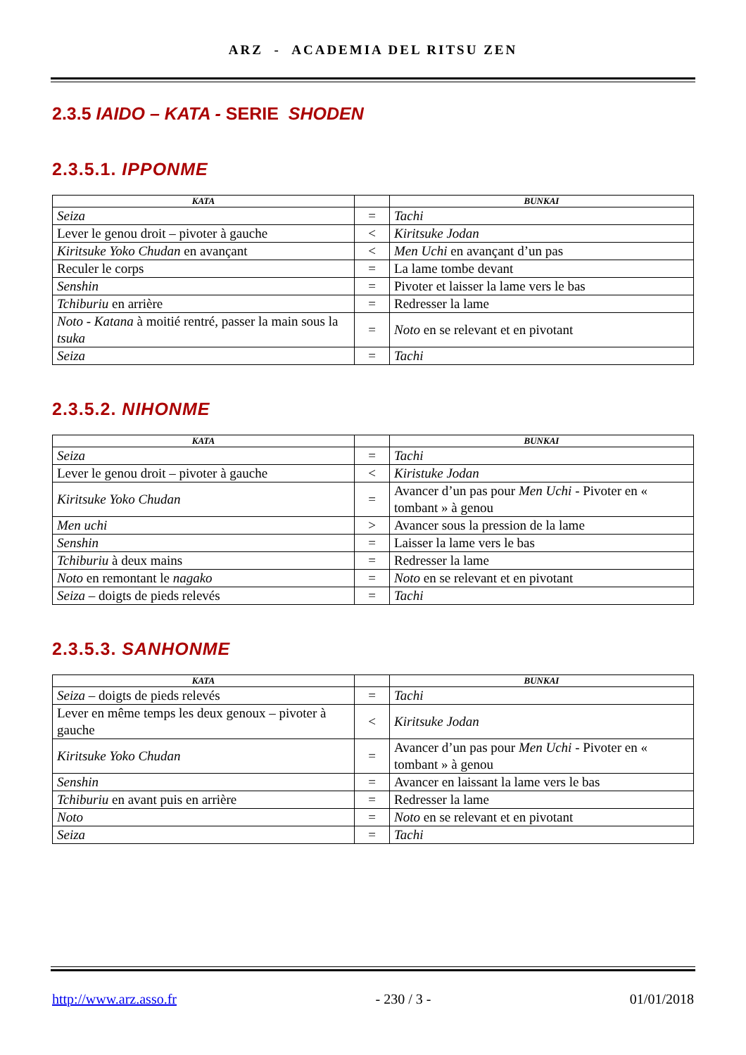ARZ - ACADEMIA DEL RITSU ZEN
2.3.5 IAIDO – KATA - SERIE SHODEN
2.3.5.1. IPPONME
| KATA | | BUNKAI |
| --- | --- | --- |
| Seiza | = | Tachi |
| Lever le genou droit – pivoter à gauche | < | Kiritsuke Jodan |
| Kiritsuke Yoko Chudan en avançant | < | Men Uchi en avançant d’un pas |
| Reculer le corps | = | La lame tombe devant |
| Senshin | = | Pivoter et laisser la lame vers le bas |
| Tchiburiu en arrière | = | Redresser la lame |
| Noto - Katana à moitié rentré, passer la main sous la tsuka | = | Noto en se relevant et en pivotant |
| Seiza | = | Tachi |
2.3.5.2. NIHONME
| KATA | | BUNKAI |
| --- | --- | --- |
| Seiza | = | Tachi |
| Lever le genou droit – pivoter à gauche | < | Kiristuke Jodan |
| Kiritsuke Yoko Chudan | = | Avancer d’un pas pour Men Uchi - Pivoter en « tombant » à genou |
| Men uchi | > | Avancer sous la pression de la lame |
| Senshin | = | Laisser la lame vers le bas |
| Tchiburiu à deux mains | = | Redresser la lame |
| Noto en remontant le nagako | = | Noto en se relevant et en pivotant |
| Seiza – doigts de pieds relevés | = | Tachi |
2.3.5.3. SANHONME
| KATA | | BUNKAI |
| --- | --- | --- |
| Seiza – doigts de pieds relevés | = | Tachi |
| Lever en même temps les deux genoux – pivoter à gauche | < | Kiritsuke Jodan |
| Kiritsuke Yoko Chudan | = | Avancer d’un pas pour Men Uchi - Pivoter en « tombant » à genou |
| Senshin | = | Avancer en laissant la lame vers le bas |
| Tchiburiu en avant puis en arrière | = | Redresser la lame |
| Noto | = | Noto en se relevant et en pivotant |
| Seiza | = | Tachi |
http://www.arz.asso.fr - 230 / 3 - 01/01/2018